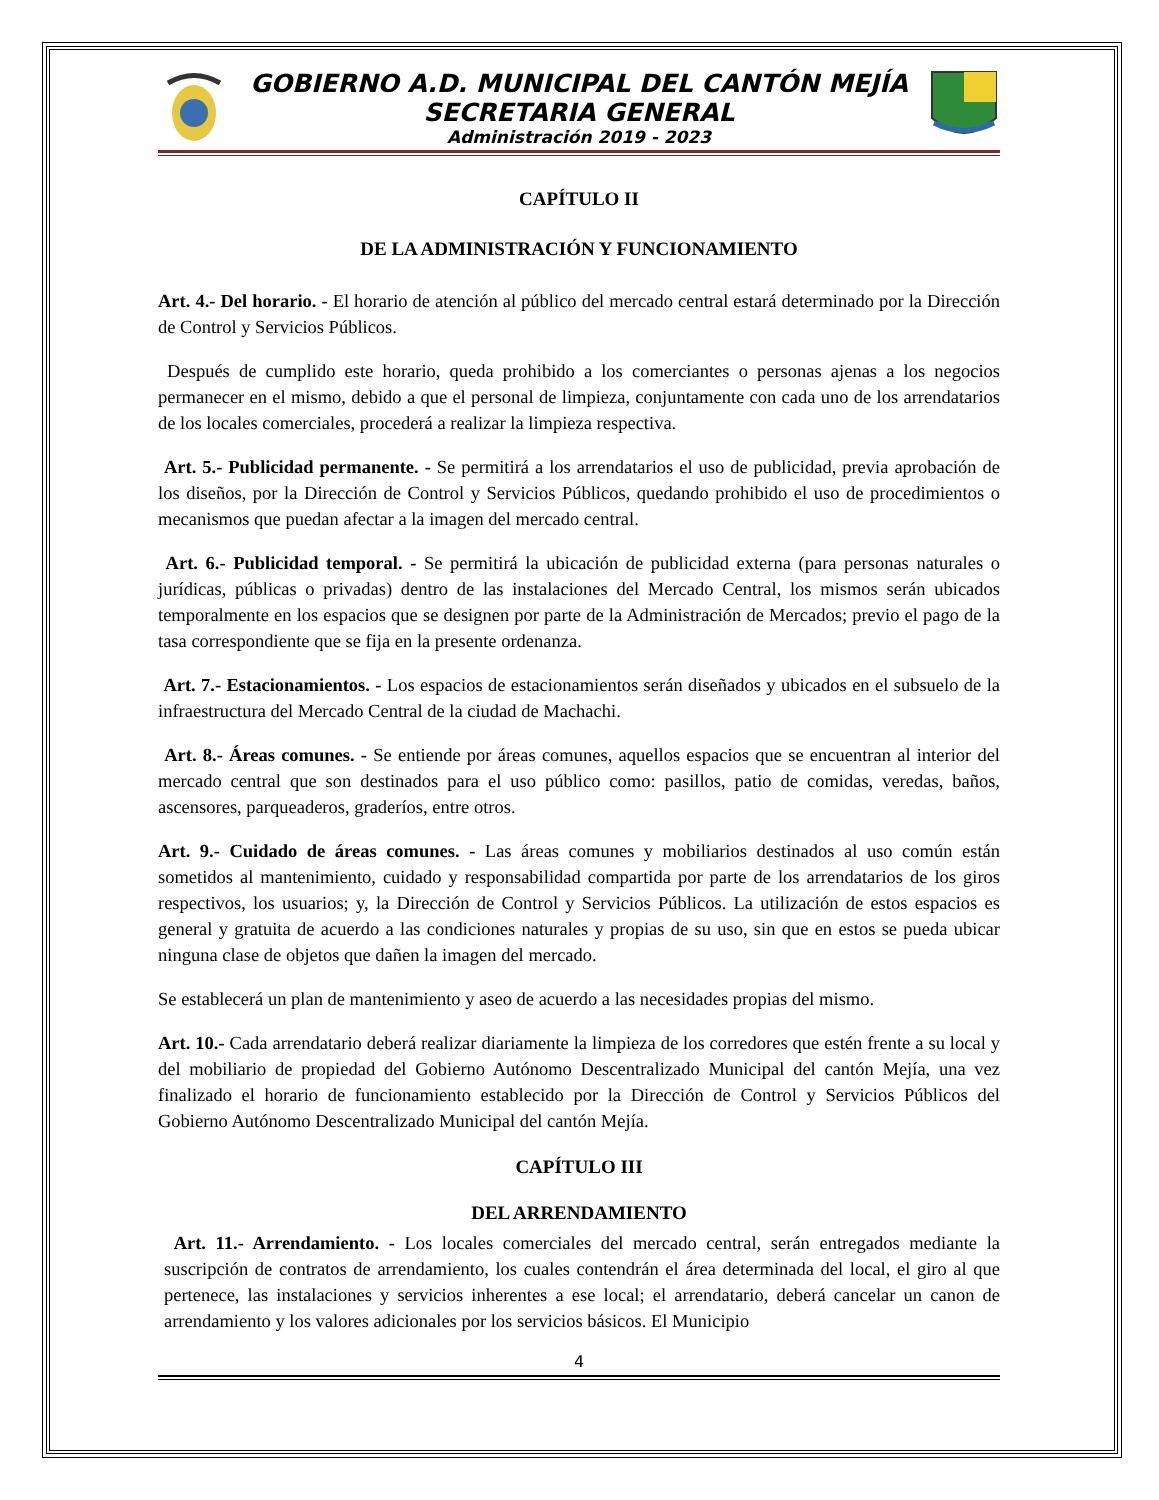GOBIERNO A.D. MUNICIPAL DEL CANTÓN MEJÍA
SECRETARIA GENERAL
Administración 2019 - 2023
CAPÍTULO II
DE LA ADMINISTRACIÓN Y FUNCIONAMIENTO
Art. 4.- Del horario. - El horario de atención al público del mercado central estará determinado por la Dirección de Control y Servicios Públicos.
Después de cumplido este horario, queda prohibido a los comerciantes o personas ajenas a los negocios permanecer en el mismo, debido a que el personal de limpieza, conjuntamente con cada uno de los arrendatarios de los locales comerciales, procederá a realizar la limpieza respectiva.
Art. 5.- Publicidad permanente. - Se permitirá a los arrendatarios el uso de publicidad, previa aprobación de los diseños, por la Dirección de Control y Servicios Públicos, quedando prohibido el uso de procedimientos o mecanismos que puedan afectar a la imagen del mercado central.
Art. 6.- Publicidad temporal. - Se permitirá la ubicación de publicidad externa (para personas naturales o jurídicas, públicas o privadas) dentro de las instalaciones del Mercado Central, los mismos serán ubicados temporalmente en los espacios que se designen por parte de la Administración de Mercados; previo el pago de la tasa correspondiente que se fija en la presente ordenanza.
Art. 7.- Estacionamientos. - Los espacios de estacionamientos serán diseñados y ubicados en el subsuelo de la infraestructura del Mercado Central de la ciudad de Machachi.
Art. 8.- Áreas comunes. - Se entiende por áreas comunes, aquellos espacios que se encuentran al interior del mercado central que son destinados para el uso público como: pasillos, patio de comidas, veredas, baños, ascensores, parqueaderos, graderíos, entre otros.
Art. 9.- Cuidado de áreas comunes. - Las áreas comunes y mobiliarios destinados al uso común están sometidos al mantenimiento, cuidado y responsabilidad compartida por parte de los arrendatarios de los giros respectivos, los usuarios; y, la Dirección de Control y Servicios Públicos. La utilización de estos espacios es general y gratuita de acuerdo a las condiciones naturales y propias de su uso, sin que en estos se pueda ubicar ninguna clase de objetos que dañen la imagen del mercado.
Se establecerá un plan de mantenimiento y aseo de acuerdo a las necesidades propias del mismo.
Art. 10.- Cada arrendatario deberá realizar diariamente la limpieza de los corredores que estén frente a su local y del mobiliario de propiedad del Gobierno Autónomo Descentralizado Municipal del cantón Mejía, una vez finalizado el horario de funcionamiento establecido por la Dirección de Control y Servicios Públicos del Gobierno Autónomo Descentralizado Municipal del cantón Mejía.
CAPÍTULO III
DEL ARRENDAMIENTO
Art. 11.- Arrendamiento. - Los locales comerciales del mercado central, serán entregados mediante la suscripción de contratos de arrendamiento, los cuales contendrán el área determinada del local, el giro al que pertenece, las instalaciones y servicios inherentes a ese local; el arrendatario, deberá cancelar un canon de arrendamiento y los valores adicionales por los servicios básicos. El Municipio
4